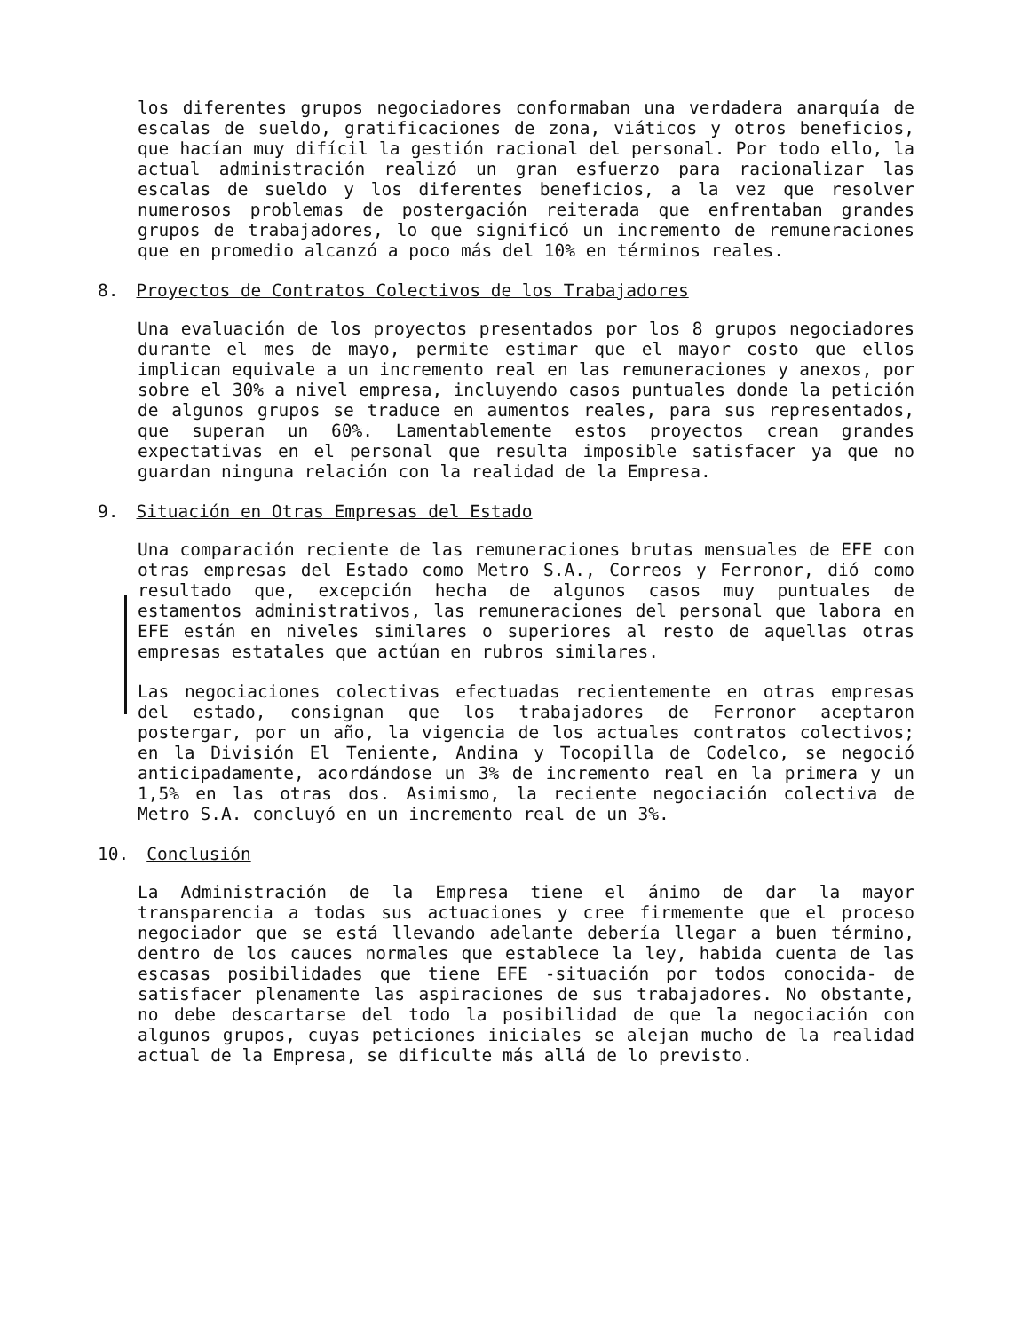los diferentes grupos negociadores conformaban una verdadera anarquía de escalas de sueldo, gratificaciones de zona, viáticos y otros beneficios, que hacían muy difícil la gestión racional del personal. Por todo ello, la actual administración realizó un gran esfuerzo para racionalizar las escalas de sueldo y los diferentes beneficios, a la vez que resolver numerosos problemas de postergación reiterada que enfrentaban grandes grupos de trabajadores, lo que significó un incremento de remuneraciones que en promedio alcanzó a poco más del 10% en términos reales.
8. Proyectos de Contratos Colectivos de los Trabajadores
Una evaluación de los proyectos presentados por los 8 grupos negociadores durante el mes de mayo, permite estimar que el mayor costo que ellos implican equivale a un incremento real en las remuneraciones y anexos, por sobre el 30% a nivel empresa, incluyendo casos puntuales donde la petición de algunos grupos se traduce en aumentos reales, para sus representados, que superan un 60%. Lamentablemente estos proyectos crean grandes expectativas en el personal que resulta imposible satisfacer ya que no guardan ninguna relación con la realidad de la Empresa.
9. Situación en Otras Empresas del Estado
Una comparación reciente de las remuneraciones brutas mensuales de EFE con otras empresas del Estado como Metro S.A., Correos y Ferronor, dió como resultado que, excepción hecha de algunos casos muy puntuales de estamentos administrativos, las remuneraciones del personal que labora en EFE están en niveles similares o superiores al resto de aquellas otras empresas estatales que actúan en rubros similares.
Las negociaciones colectivas efectuadas recientemente en otras empresas del estado, consignan que los trabajadores de Ferronor aceptaron postergar, por un año, la vigencia de los actuales contratos colectivos; en la División El Teniente, Andina y Tocopilla de Codelco, se negoció anticipadamente, acordándose un 3% de incremento real en la primera y un 1,5% en las otras dos. Asimismo, la reciente negociación colectiva de Metro S.A. concluyó en un incremento real de un 3%.
10. Conclusión
La Administración de la Empresa tiene el ánimo de dar la mayor transparencia a todas sus actuaciones y cree firmemente que el proceso negociador que se está llevando adelante debería llegar a buen término, dentro de los cauces normales que establece la ley, habida cuenta de las escasas posibilidades que tiene EFE -situación por todos conocida- de satisfacer plenamente las aspiraciones de sus trabajadores. No obstante, no debe descartarse del todo la posibilidad de que la negociación con algunos grupos, cuyas peticiones iniciales se alejan mucho de la realidad actual de la Empresa, se dificulte más allá de lo previsto.